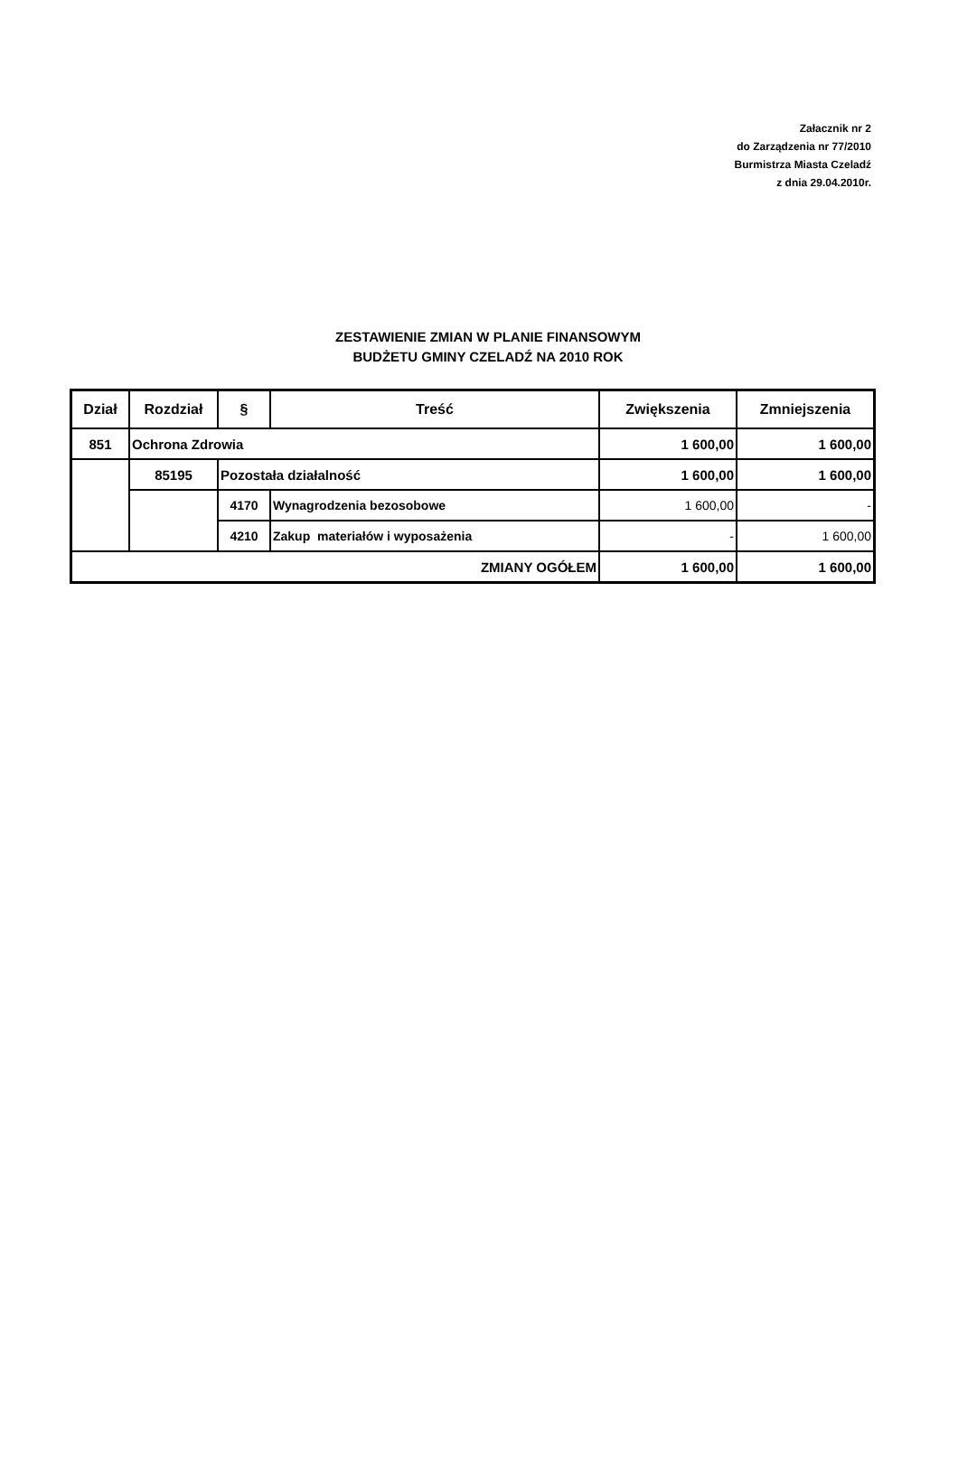Załacznik nr 2
do Zarządzenia nr 77/2010
Burmistrza Miasta Czeladź
z dnia 29.04.2010r.
ZESTAWIENIE ZMIAN W PLANIE FINANSOWYM
BUDŻETU GMINY CZELADŹ NA 2010 ROK
| Dział | Rozdział | § | Treść | Zwiększenia | Zmniejszenia |
| --- | --- | --- | --- | --- | --- |
| 851 | Ochrona Zdrowia | | | 1 600,00 | 1 600,00 |
| | 85195 | Pozostała działalność | | 1 600,00 | 1 600,00 |
| | | 4170 | Wynagrodzenia bezosobowe | 1 600,00 | - |
| | | 4210 | Zakup materiałów i wyposażenia | - | 1 600,00 |
| ZMIANY OGÓŁEM | | | | 1 600,00 | 1 600,00 |